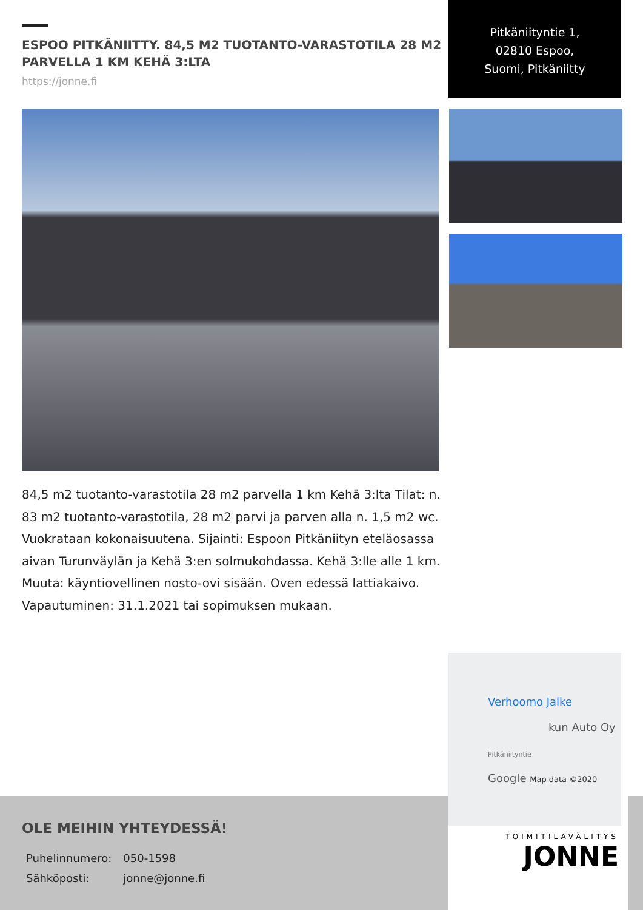ESPOO PITKÄNIITTY. 84,5 M2 TUOTANTO-VARASTOTILA 28 M2 PARVELLA 1 KM KEHÄ 3:LTA
https://jonne.fi
Pitkäniityntie 1,
02810 Espoo,
Suomi, Pitkäniitty
84,5 m2 tuotanto-varastotila 28 m2 parvella 1 km Kehä 3:lta Tilat: n. 83 m2 tuotanto-varastotila, 28 m2 parvi ja parven alla n. 1,5 m2 wc. Vuokrataan kokonaisuutena. Sijainti: Espoon Pitkäniityn eteläosassa aivan Turunväylän ja Kehä 3:en solmukohdassa. Kehä 3:lle alle 1 km. Muuta: käyntiovellinen nosto-ovi sisään. Oven edessä lattiakaivo. Vapautuminen: 31.1.2021 tai sopimuksen mukaan.
Verhoomo Jalke
kun Auto Oy
Pitkäniityntie
Google Map data ©2020
OLE MEIHIN YHTEYDESSÄ!
| Puhelinnumero: | 050-1598 |
| Sähköposti: | jonne@jonne.fi |
TOIMITILAVÄLITYS
JONNE